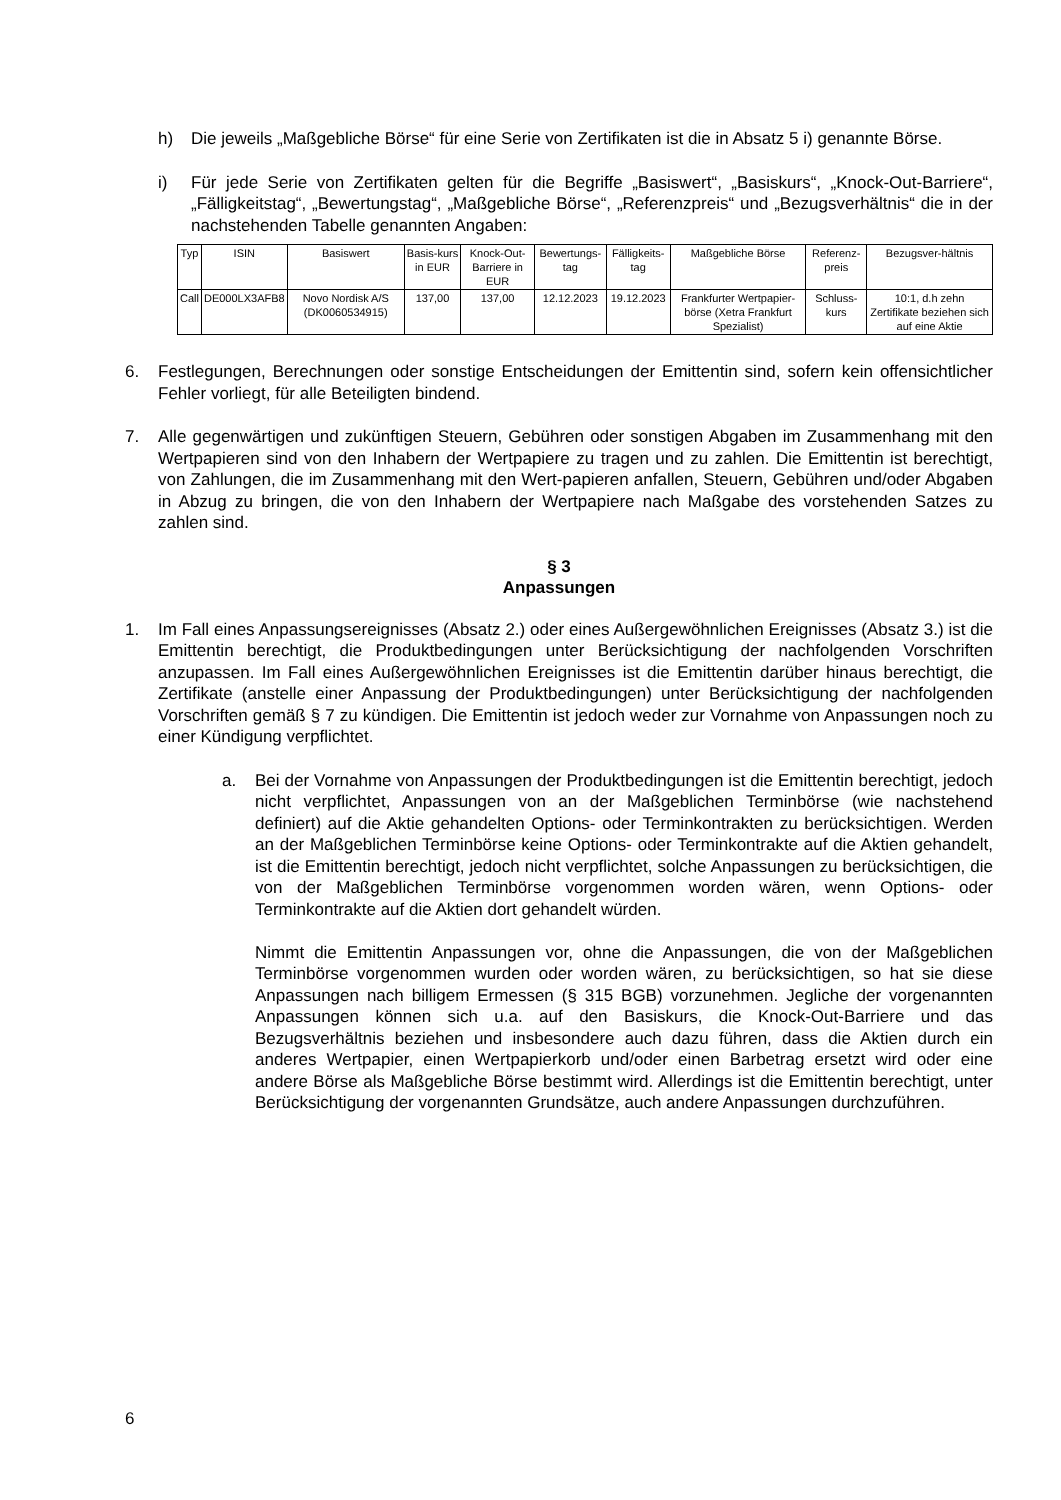h) Die jeweils „Maßgebliche Börse“ für eine Serie von Zertifikaten ist die in Absatz 5 i) genannte Börse.
i) Für jede Serie von Zertifikaten gelten für die Begriffe „Basiswert“, „Basiskurs“, „Knock-Out-Barriere“, „Fälligkeitstag“, „Bewertungstag“, „Maßgebliche Börse“, „Referenzpreis“ und „Bezugsverhältnis“ die in der nachstehenden Tabelle genannten Angaben:
| Typ | ISIN | Basiswert | Basis-kurs in EUR | Knock-Out-Barriere in EUR | Bewertungs-tag | Fälligkeits-tag | Maßgebliche Börse | Referenz-preis | Bezugsver-hältnis |
| --- | --- | --- | --- | --- | --- | --- | --- | --- | --- |
| Call | DE000LX3AFB8 | Novo Nordisk A/S (DK0060534915) | 137,00 | 137,00 | 12.12.2023 | 19.12.2023 | Frankfurter Wertpapier-börse (Xetra Frankfurt Spezialist) | Schluss-kurs | 10:1, d.h zehn Zertifikate beziehen sich auf eine Aktie |
6. Festlegungen, Berechnungen oder sonstige Entscheidungen der Emittentin sind, sofern kein offensichtlicher Fehler vorliegt, für alle Beteiligten bindend.
7. Alle gegenwärtigen und zukünftigen Steuern, Gebühren oder sonstigen Abgaben im Zusammenhang mit den Wertpapieren sind von den Inhabern der Wertpapiere zu tragen und zu zahlen. Die Emittentin ist berechtigt, von Zahlungen, die im Zusammenhang mit den Wert-papieren anfallen, Steuern, Gebühren und/oder Abgaben in Abzug zu bringen, die von den Inhabern der Wertpapiere nach Maßgabe des vorstehenden Satzes zu zahlen sind.
§ 3
Anpassungen
1. Im Fall eines Anpassungsereignisses (Absatz 2.) oder eines Außergewöhnlichen Ereignisses (Absatz 3.) ist die Emittentin berechtigt, die Produktbedingungen unter Berücksichtigung der nachfolgenden Vorschriften anzupassen. Im Fall eines Außergewöhnlichen Ereignisses ist die Emittentin darüber hinaus berechtigt, die Zertifikate (anstelle einer Anpassung der Produktbedingungen) unter Berücksichtigung der nachfolgenden Vorschriften gemäß § 7 zu kündigen. Die Emittentin ist jedoch weder zur Vornahme von Anpassungen noch zu einer Kündigung verpflichtet.
a. Bei der Vornahme von Anpassungen der Produktbedingungen ist die Emittentin berechtigt, jedoch nicht verpflichtet, Anpassungen von an der Maßgeblichen Terminbörse (wie nachstehend definiert) auf die Aktie gehandelten Options- oder Terminkontrakten zu berücksichtigen. Werden an der Maßgeblichen Terminbörse keine Options- oder Terminkontrakte auf die Aktien gehandelt, ist die Emittentin berechtigt, jedoch nicht verpflichtet, solche Anpassungen zu berücksichtigen, die von der Maßgeblichen Terminbörse vorgenommen worden wären, wenn Options- oder Terminkontrakte auf die Aktien dort gehandelt würden.
Nimmt die Emittentin Anpassungen vor, ohne die Anpassungen, die von der Maßgeblichen Terminbörse vorgenommen wurden oder worden wären, zu berücksichtigen, so hat sie diese Anpassungen nach billigem Ermessen (§ 315 BGB) vorzunehmen. Jegliche der vorgenannten Anpassungen können sich u.a. auf den Basiskurs, die Knock-Out-Barriere und das Bezugsverhältnis beziehen und insbesondere auch dazu führen, dass die Aktien durch ein anderes Wertpapier, einen Wertpapierkorb und/oder einen Barbetrag ersetzt wird oder eine andere Börse als Maßgebliche Börse bestimmt wird. Allerdings ist die Emittentin berechtigt, unter Berücksichtigung der vorgenannten Grundsätze, auch andere Anpassungen durchzuführen.
6